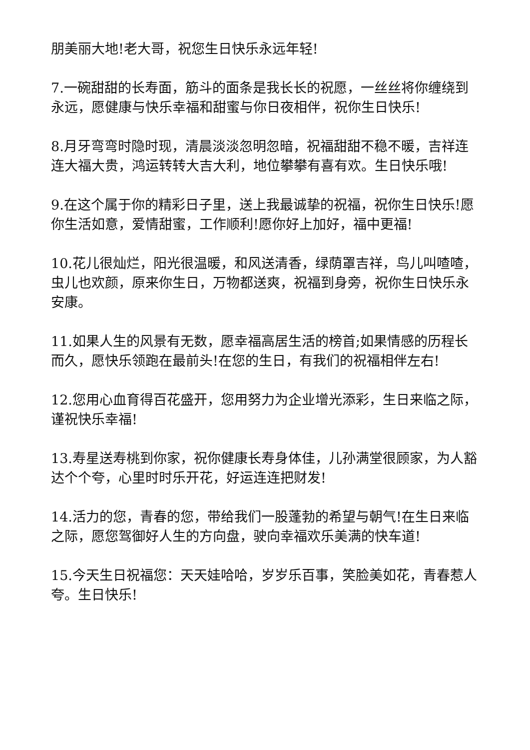朋美丽大地!老大哥，祝您生日快乐永远年轻!
7.一碗甜甜的长寿面，筋斗的面条是我长长的祝愿，一丝丝将你缠绕到永远，愿健康与快乐幸福和甜蜜与你日夜相伴，祝你生日快乐!
8.月牙弯弯时隐时现，清晨淡淡忽明忽暗，祝福甜甜不稳不暖，吉祥连连大福大贵，鸿运转转大吉大利，地位攀攀有喜有欢。生日快乐哦!
9.在这个属于你的精彩日子里，送上我最诚挚的祝福，祝你生日快乐!愿你生活如意，爱情甜蜜，工作顺利!愿你好上加好，福中更福!
10.花儿很灿烂，阳光很温暖，和风送清香，绿荫罩吉祥，鸟儿叫喳喳，虫儿也欢颜，原来你生日，万物都送爽，祝福到身旁，祝你生日快乐永安康。
11.如果人生的风景有无数，愿幸福高居生活的榜首;如果情感的历程长而久，愿快乐领跑在最前头!在您的生日，有我们的祝福相伴左右!
12.您用心血育得百花盛开，您用努力为企业增光添彩，生日来临之际，谨祝快乐幸福!
13.寿星送寿桃到你家，祝你健康长寿身体佳，儿孙满堂很顾家，为人豁达个个夸，心里时时乐开花，好运连连把财发!
14.活力的您，青春的您，带给我们一股蓬勃的希望与朝气!在生日来临之际，愿您驾御好人生的方向盘，驶向幸福欢乐美满的快车道!
15.今天生日祝福您：天天娃哈哈，岁岁乐百事，笑脸美如花，青春惹人夸。生日快乐!